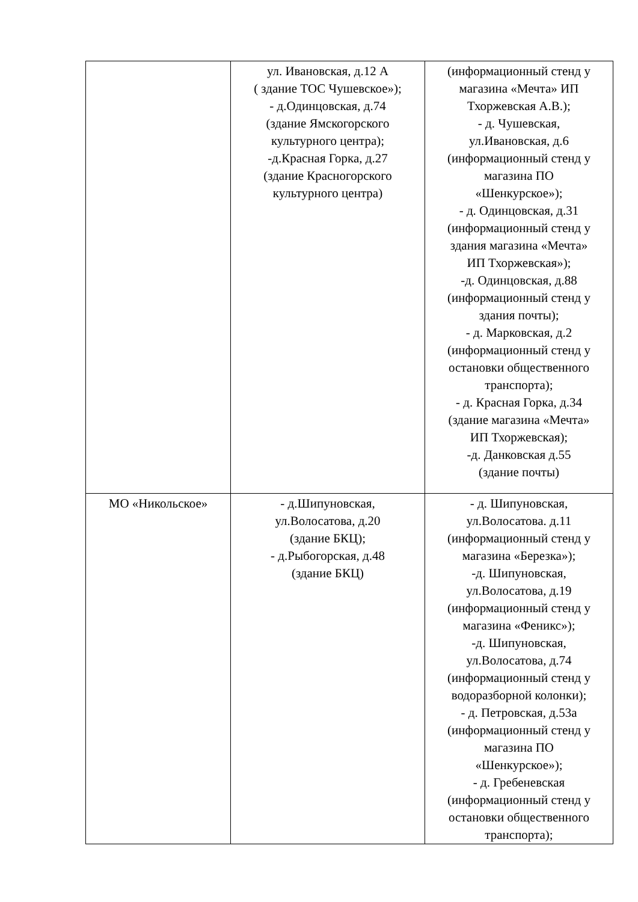| | ул. Ивановская, д.12 А ( здание ТОС Чушевское»); - д.Одинцовская, д.74 (здание Ямскогорского культурного центра); -д.Красная Горка, д.27 (здание Красногорского культурного центра) | (информационный стенд у магазина «Мечта» ИП Тхоржевская А.В.); - д. Чушевская, ул.Ивановская, д.6 (информационный стенд у магазина ПО «Шенкурское»); - д. Одинцовская, д.31 (информационный стенд у здания магазина «Мечта» ИП Тхоржевская»); -д. Одинцовская, д.88 (информационный стенд у здания почты); - д. Марковская, д.2 (информационный стенд у остановки общественного транспорта); - д. Красная Горка, д.34 (здание магазина «Мечта» ИП Тхоржевская); -д. Данковская д.55 (здание почты) |
| МО «Никольское» | - д.Шипуновская, ул.Волосатова, д.20 (здание БКЦ); - д.Рыбогорская, д.48 (здание БКЦ) | - д. Шипуновская, ул.Волосатова. д.11 (информационный стенд у магазина «Березка»); -д. Шипуновская, ул.Волосатова, д.19 (информационный стенд у магазина «Феникс»); -д. Шипуновская, ул.Волосатова, д.74 (информационный стенд у водоразборной колонки); - д. Петровская, д.53а (информационный стенд у магазина ПО «Шенкурское»); - д. Гребеневская (информационный стенд у остановки общественного транспорта); |